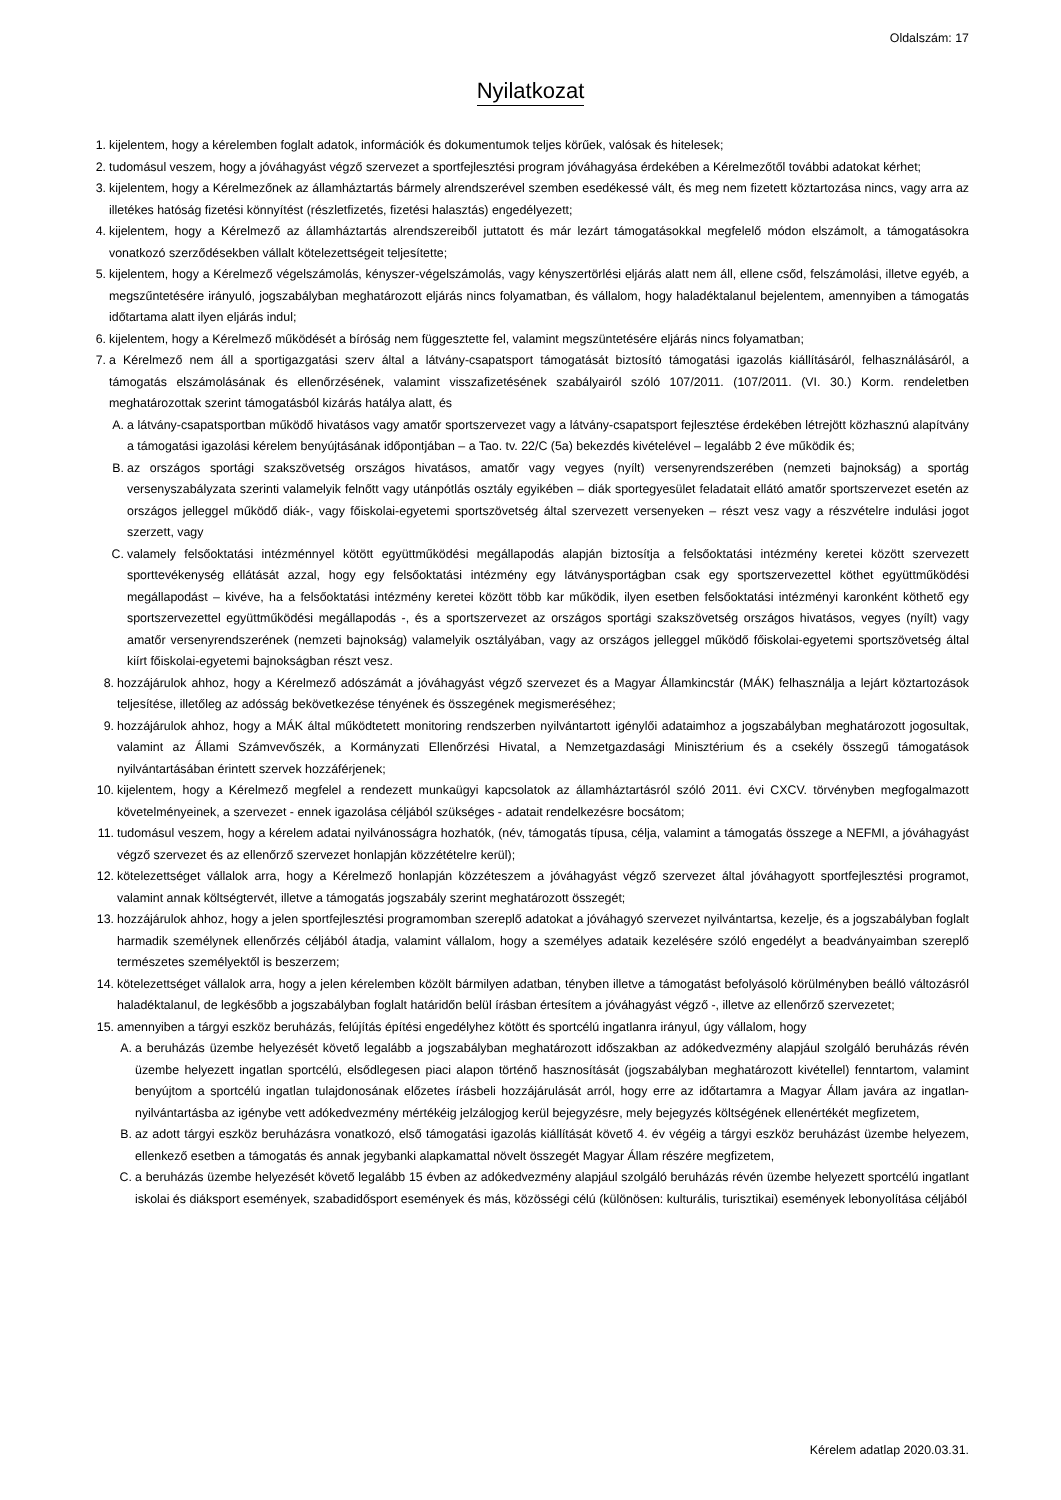Oldalszám: 17
Nyilatkozat
1. kijelentem, hogy a kérelemben foglalt adatok, információk és dokumentumok teljes körűek, valósak és hitelesek;
2. tudomásul veszem, hogy a jóváhagyást végző szervezet a sportfejlesztési program jóváhagyása érdekében a Kérelmezőtől további adatokat kérhet;
3. kijelentem, hogy a Kérelmezőnek az államháztartás bármely alrendszerével szemben esedékessé vált, és meg nem fizetett köztartozása nincs, vagy arra az illetékes hatóság fizetési könnyítést (részletfizetés, fizetési halasztás) engedélyezett;
4. kijelentem, hogy a Kérelmező az államháztartás alrendszereiből juttatott és már lezárt támogatásokkal megfelelő módon elszámolt, a támogatásokra vonatkozó szerződésekben vállalt kötelezettségeit teljesítette;
5. kijelentem, hogy a Kérelmező végelszámolás, kényszer-végelszámolás, vagy kényszertörlési eljárás alatt nem áll, ellene csőd, felszámolási, illetve egyéb, a megszűntetésére irányuló, jogszabályban meghatározott eljárás nincs folyamatban, és vállalom, hogy haladéktalanul bejelentem, amennyiben a támogatás időtartama alatt ilyen eljárás indul;
6. kijelentem, hogy a Kérelmező működését a bíróság nem függesztette fel, valamint megszüntetésére eljárás nincs folyamatban;
7. a Kérelmező nem áll a sportigazgatási szerv által a látvány-csapatsport támogatását biztosító támogatási igazolás kiállításáról, felhasználásáról, a támogatás elszámolásának és ellenőrzésének, valamint visszafizetésének szabályairól szóló 107/2011. (107/2011. (VI. 30.) Korm. rendeletben meghatározottak szerint támogatásból kizárás hatálya alatt, és
A. a látvány-csapatsportban működő hivatásos vagy amatőr sportszervezet vagy a látvány-csapatsport fejlesztése érdekében létrejött közhasznú alapítvány a támogatási igazolási kérelem benyújtásának időpontjában – a Tao. tv. 22/C (5a) bekezdés kivételével – legalább 2 éve működik és;
B. az országos sportági szakszövetség országos hivatásos, amatőr vagy vegyes (nyílt) versenyrendszerében (nemzeti bajnokság) a sportág versenyszabályzata szerinti valamelyik felnőtt vagy utánpótlás osztály egyikében – diák sportegyesület feladatait ellátó amatőr sportszervezet esetén az országos jelleggel működő diák-, vagy főiskolai-egyetemi sportszövetség által szervezett versenyeken – részt vesz vagy a részvételre indulási jogot szerzett, vagy
C. valamely felsőoktatási intézménnyel kötött együttműködési megállapodás alapján biztosítja a felsőoktatási intézmény keretei között szervezett sporttevékenység ellátását azzal, hogy egy felsőoktatási intézmény egy látványsportágban csak egy sportszervezettel köthet együttműködési megállapodást – kivéve, ha a felsőoktatási intézmény keretei között több kar működik, ilyen esetben felsőoktatási intézményi karonként köthető egy sportszervezettel együttműködési megállapodás -, és a sportszervezet az országos sportági szakszövetség országos hivatásos, vegyes (nyílt) vagy amatőr versenyrendszerének (nemzeti bajnokság) valamelyik osztályában, vagy az országos jelleggel működő főiskolai-egyetemi sportszövetség által kiírt főiskolai-egyetemi bajnokságban részt vesz.
8. hozzájárulok ahhoz, hogy a Kérelmező adószámát a jóváhagyást végző szervezet és a Magyar Államkincstár (MÁK) felhasználja a lejárt köztartozások teljesítése, illetőleg az adósság bekövetkezése tényének és összegének megismeréséhez;
9. hozzájárulok ahhoz, hogy a MÁK által működtetett monitoring rendszerben nyilvántartott igénylői adataimhoz a jogszabályban meghatározott jogosultak, valamint az Állami Számvevőszék, a Kormányzati Ellenőrzési Hivatal, a Nemzetgazdasági Minisztérium és a csekély összegű támogatások nyilvántartásában érintett szervek hozzáférjenek;
10. kijelentem, hogy a Kérelmező megfelel a rendezett munkaügyi kapcsolatok az államháztartásról szóló 2011. évi CXCV. törvényben megfogalmazott követelményeinek, a szervezet - ennek igazolása céljából szükséges - adatait rendelkezésre bocsátom;
11. tudomásul veszem, hogy a kérelem adatai nyilvánosságra hozhatók, (név, támogatás típusa, célja, valamint a támogatás összege a NEFMI, a jóváhagyást végző szervezet és az ellenőrző szervezet honlapján közzétételre kerül);
12. kötelezettséget vállalok arra, hogy a Kérelmező honlapján közzéteszem a jóváhagyást végző szervezet által jóváhagyott sportfejlesztési programot, valamint annak költségtervét, illetve a támogatás jogszabály szerint meghatározott összegét;
13. hozzájárulok ahhoz, hogy a jelen sportfejlesztési programomban szereplő adatokat a jóváhagyó szervezet nyilvántartsa, kezelje, és a jogszabályban foglalt harmadik személynek ellenőrzés céljából átadja, valamint vállalom, hogy a személyes adataik kezelésére szóló engedélyt a beadványaimban szereplő természetes személyektől is beszerzem;
14. kötelezettséget vállalok arra, hogy a jelen kérelemben közölt bármilyen adatban, tényben illetve a támogatást befolyásoló körülményben beálló változásról haladéktalanul, de legkésőbb a jogszabályban foglalt határidőn belül írásban értesítem a jóváhagyást végző -, illetve az ellenőrző szervezetet;
15. amennyiben a tárgyi eszköz beruházás, felújítás építési engedélyhez kötött és sportcélú ingatlanra irányul, úgy vállalom, hogy
A. a beruházás üzembe helyezését követő legalább a jogszabályban meghatározott időszakban az adókedvezmény alapjául szolgáló beruházás révén üzembe helyezett ingatlan sportcélú, elsődlegesen piaci alapon történő hasznosítását (jogszabályban meghatározott kivétellel) fenntartom, valamint benyújtom a sportcélú ingatlan tulajdonosának előzetes írásbeli hozzájárulását arról, hogy erre az időtartamra a Magyar Állam javára az ingatlan-nyilvántartásba az igénybe vett adókedvezmény mértékéig jelzálogjog kerül bejegyzésre, mely bejegyzés költségének ellenértékét megfizetem,
B. az adott tárgyi eszköz beruházásra vonatkozó, első támogatási igazolás kiállítását követő 4. év végéig a tárgyi eszköz beruházást üzembe helyezem, ellenkező esetben a támogatás és annak jegybanki alapkamattal növelt összegét Magyar Állam részére megfizetem,
C. a beruházás üzembe helyezését követő legalább 15 évben az adókedvezmény alapjául szolgáló beruházás révén üzembe helyezett sportcélú ingatlant iskolai és diáksport események, szabadidősport események és más, közösségi célú (különösen: kulturális, turisztikai) események lebonyolítása céljából
Kérelem adatlap 2020.03.31.